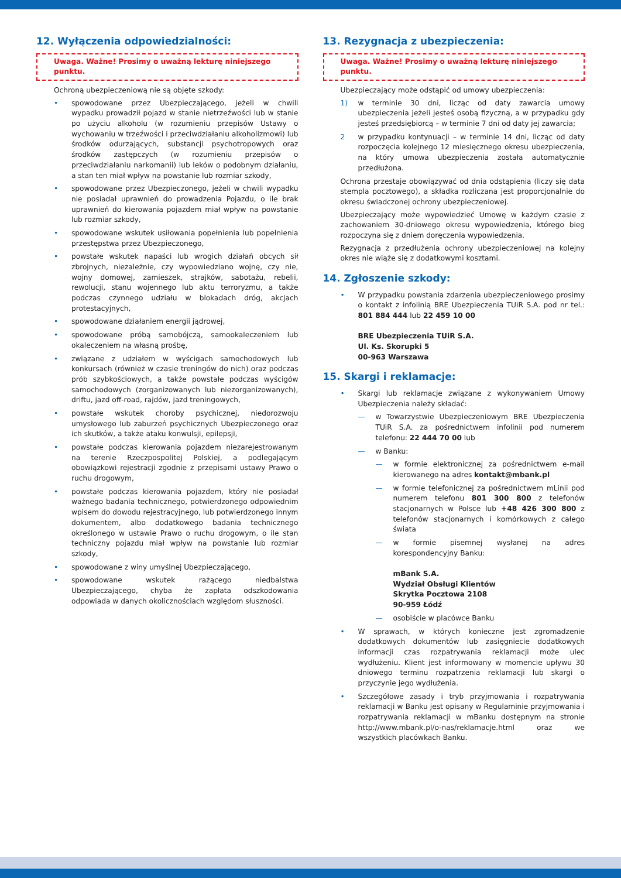12. Wyłączenia odpowiedzialności:
Uwaga. Ważne! Prosimy o uważną lekturę niniejszego punktu.
Ochroną ubezpieczeniową nie są objęte szkody:
• spowodowane przez Ubezpieczającego, jeżeli w chwili wypadku prowadził pojazd w stanie nietrzeźwości lub w stanie po użyciu alkoholu (w rozumieniu przepisów Ustawy o wychowaniu w trzeźwości i przeciwdziałaniu alkoholizmowi) lub środków odurzających, substancji psychotropowych oraz środków zastępczych (w rozumieniu przepisów o przeciwdziałaniu narkomanii) lub leków o podobnym działaniu, a stan ten miał wpływ na powstanie lub rozmiar szkody,
• spowodowane przez Ubezpieczonego, jeżeli w chwili wypadku nie posiadał uprawnień do prowadzenia Pojazdu, o ile brak uprawnień do kierowania pojazdem miał wpływ na powstanie lub rozmiar szkody,
• spowodowane wskutek usiłowania popełnienia lub popełnienia przestępstwa przez Ubezpieczonego,
• powstałe wskutek napaści lub wrogich działań obcych sił zbrojnych, niezależnie, czy wypowiedziano wojnę, czy nie, wojny domowej, zamieszek, strajków, sabotażu, rebelii, rewolucji, stanu wojennego lub aktu terroryzmu, a także podczas czynnego udziału w blokadach dróg, akcjach protestacyjnych,
• spowodowane działaniem energii jądrowej,
• spowodowane próbą samobójczą, samookaleczeniem lub okaleczeniem na własną prośbę,
• związane z udziałem w wyścigach samochodowych lub konkursach (również w czasie treningów do nich) oraz podczas prób szybkościowych, a także powstałe podczas wyścigów samochodowych (zorganizowanych lub niezorganizowanych), driftu, jazd off-road, rajdów, jazd treningowych,
• powstałe wskutek choroby psychicznej, niedorozwoju umysłowego lub zaburzeń psychicznych Ubezpieczonego oraz ich skutków, a także ataku konwulsji, epilepsji,
• powstałe podczas kierowania pojazdem niezarejestrowanym na terenie Rzeczpospolitej Polskiej, a podlegającym obowiązkowi rejestracji zgodnie z przepisami ustawy Prawo o ruchu drogowym,
• powstałe podczas kierowania pojazdem, który nie posiadał ważnego badania technicznego, potwierdzonego odpowiednim wpisem do dowodu rejestracyjnego, lub potwierdzonego innym dokumentem, albo dodatkowego badania technicznego określonego w ustawie Prawo o ruchu drogowym, o ile stan techniczny pojazdu miał wpływ na powstanie lub rozmiar szkody,
• spowodowane z winy umyślnej Ubezpieczającego,
• spowodowane wskutek rażącego niedbalstwa Ubezpieczającego, chyba że zapłata odszkodowania odpowiada w danych okolicznościach względom słuszności.
13. Rezygnacja z ubezpieczenia:
Uwaga. Ważne! Prosimy o uważną lekturę niniejszego punktu.
Ubezpieczający może odstąpić od umowy ubezpieczenia:
1) w terminie 30 dni, licząc od daty zawarcia umowy ubezpieczenia jeżeli jesteś osobą fizyczną, a w przypadku gdy jesteś przedsiębiorcą – w terminie 7 dni od daty jej zawarcia;
2 w przypadku kontynuacji – w terminie 14 dni, licząc od daty rozpoczęcia kolejnego 12 miesięcznego okresu ubezpieczenia, na który umowa ubezpieczenia została automatycznie przedłużona.
Ochrona przestaje obowiązywać od dnia odstąpienia (liczy się data stempla pocztowego), a składka rozliczana jest proporcjonalnie do okresu świadczonej ochrony ubezpieczeniowej.
Ubezpieczający może wypowiedzieć Umowę w każdym czasie z zachowaniem 30-dniowego okresu wypowiedzenia, którego bieg rozpoczyna się z dniem doręczenia wypowiedzenia.
Rezygnacja z przedłużenia ochrony ubezpieczeniowej na kolejny okres nie wiąże się z dodatkowymi kosztami.
14. Zgłoszenie szkody:
• W przypadku powstania zdarzenia ubezpieczeniowego prosimy o kontakt z infolinią BRE Ubezpieczenia TUiR S.A. pod nr tel.: 801 884 444 lub 22 459 10 00
BRE Ubezpieczenia TUiR S.A.
Ul. Ks. Skorupki 5
00-963 Warszawa
15. Skargi i reklamacje:
• Skargi lub reklamacje związane z wykonywaniem Umowy Ubezpieczenia należy składać:
— w Towarzystwie Ubezpieczeniowym BRE Ubezpieczenia TUiR S.A. za pośrednictwem infolinii pod numerem telefonu: 22 444 70 00 lub
— w Banku:
— w formie elektronicznej za pośrednictwem e-mail kierowanego na adres kontakt@mbank.pl
— w formie telefonicznej za pośrednictwem mLinii pod numerem telefonu 801 300 800 z telefonów stacjonarnych w Polsce lub +48 426 300 800 z telefonów stacjonarnych i komórkowych z całego świata
— w formie pisemnej wysłanej na adres korespondencyjny Banku:
mBank S.A.
Wydział Obsługi Klientów
Skrytka Pocztowa 2108
90-959 Łódź
— osobiście w placówce Banku
• W sprawach, w których konieczne jest zgromadzenie dodatkowych dokumentów lub zasięgniecie dodatkowych informacji czas rozpatrywania reklamacji może ulec wydłużeniu. Klient jest informowany w momencie upływu 30 dniowego terminu rozpatrzenia reklamacji lub skargi o przyczynie jego wydłużenia.
• Szczegółowe zasady i tryb przyjmowania i rozpatrywania reklamacji w Banku jest opisany w Regulaminie przyjmowania i rozpatrywania reklamacji w mBanku dostępnym na stronie http://www.mbank.pl/o-nas/reklamacje.html oraz we wszystkich placówkach Banku.